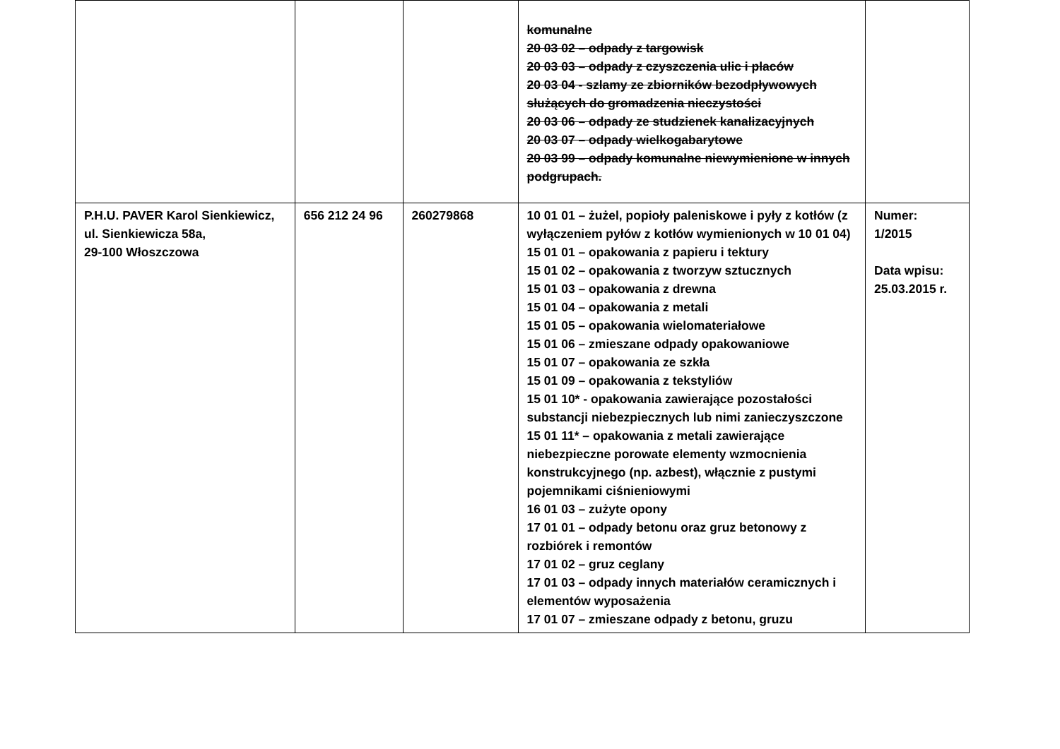| | | | komunalne 20 03 02 – odpady z targowisk 20 03 03 – odpady z czyszczenia ulic i placów 20 03 04 - szlamy ze zbiorników bezodpływowych służących do gromadzenia nieczystości 20 03 06 – odpady ze studzienek kanalizacyjnych 20 03 07 – odpady wielkogabarytowe 20 03 99 – odpady komunalne niewymienione w innych podgrupach. | |
| P.H.U. PAVER Karol Sienkiewicz, ul. Sienkiewicza 58a, 29-100 Włoszczowa | 656 212 24 96 | 260279868 | 10 01 01 – żużel, popioły paleniskowe i pyły z kotłów (z wyłączeniem pyłów z kotłów wymienionych w 10 01 04) 15 01 01 – opakowania z papieru i tektury 15 01 02 – opakowania z tworzyw sztucznych 15 01 03 – opakowania z drewna 15 01 04 – opakowania z metali 15 01 05 – opakowania wielomateriałowe 15 01 06 – zmieszane odpady opakowaniowe 15 01 07 – opakowania ze szkła 15 01 09 – opakowania z tekstyliów 15 01 10* - opakowania zawierające pozostałości substancji niebezpiecznych lub nimi zanieczyszczone 15 01 11* – opakowania z metali zawierające niebezpieczne porowate elementy wzmocnienia konstrukcyjnego (np. azbest), włącznie z pustymi pojemnikami ciśnieniowymi 16 01 03 – zużyte opony 17 01 01 – odpady betonu oraz gruz betonowy z rozbiórek i remontów 17 01 02 – gruz ceglany 17 01 03 – odpady innych materiałów ceramicznych i elementów wyposażenia 17 01 07 – zmieszane odpady z betonu, gruzu | Numer: 1/2015 Data wpisu: 25.03.2015 r. |